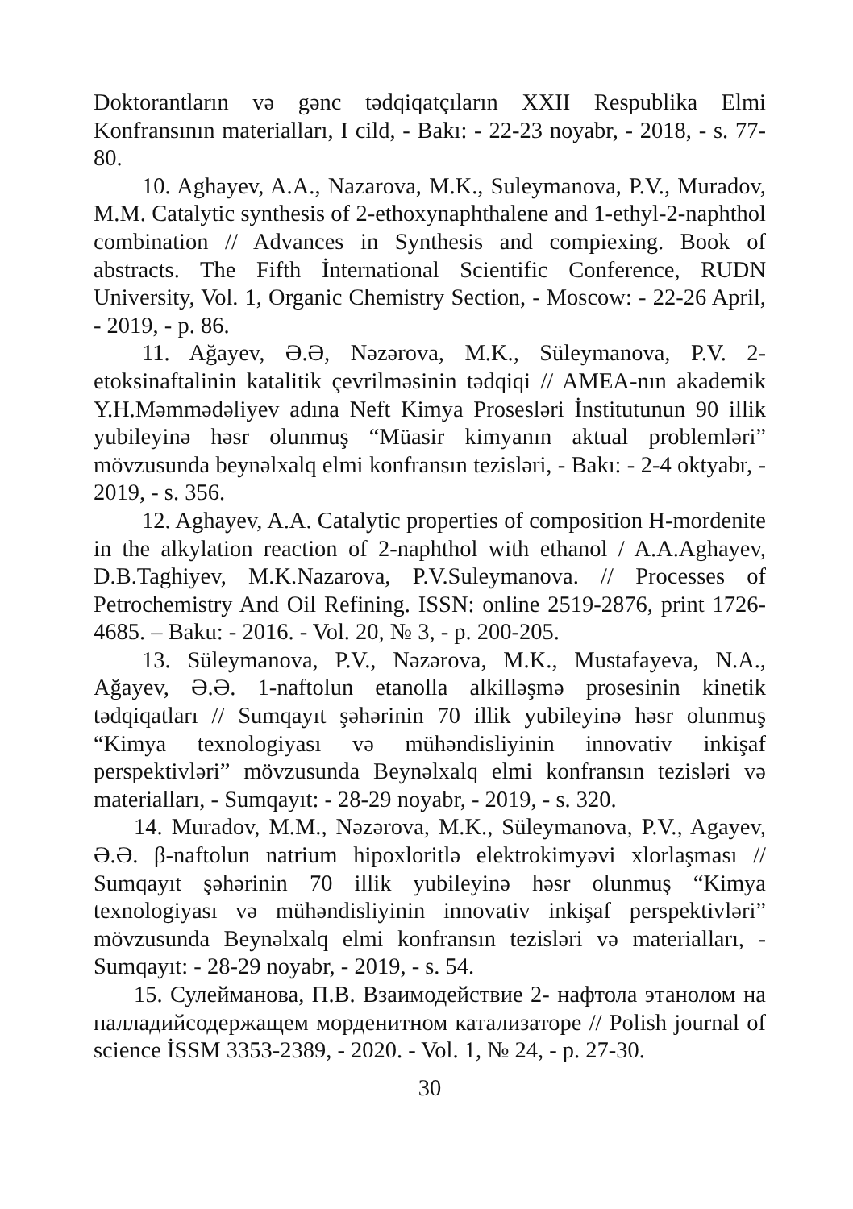Doktorantların və gənc tədqiqatçıların XXII Respublika Elmi Konfransının materialları, I cild, - Bakı: - 22-23 noyabr, - 2018, - s. 77-80.
10. Aghayev, A.A., Nazarova, M.K., Suleymanova, P.V., Muradov, M.M. Catalytic synthesis of 2-ethoxynaphthalene and 1-ethyl-2-naphthol combination // Advances in Synthesis and compiexing. Book of abstracts. The Fifth İnternational Scientific Conference, RUDN University, Vol. 1, Organic Chemistry Section, - Moscow: - 22-26 April, - 2019, - p. 86.
11. Ağayev, Ə.Ə, Nəzərova, M.K., Süleymanova, P.V. 2-etoksinaftalinin katalitik çevrilməsinin tədqiqi // AMEA-nın akademik Y.H.Məmmədəliyev adına Neft Kimya Prosesləri İnstitutunun 90 illik yubileyinə həsr olunmuş “Müasir kimyanın aktual problemləri” mövzusunda beynəlxalq elmi konfransın tezisləri, - Bakı: - 2-4 oktyabr, - 2019, - s. 356.
12. Aghayev, A.A. Catalytic properties of composition H-mordenite in the alkylation reaction of 2-naphthol with ethanol / A.A.Aghayev, D.B.Taghiyev, M.K.Nazarova, P.V.Suleymanova. // Processes of Petrochemistry And Oil Refining. ISSN: online 2519-2876, print 1726-4685. – Baku: - 2016. - Vol. 20, № 3, - p. 200-205.
13. Süleymanova, P.V., Nəzərova, M.K., Mustafayeva, N.A., Ağayev, Ə.Ə. 1-naftolun etanolla alkilləşmə prosesinin kinetik tədqiqatları // Sumqayıt şəhərinin 70 illik yubileyinə həsr olunmuş “Kimya texnologiyası və mühəndisliyinin innovativ inkişaf perspektivləri” mövzusunda Beynəlxalq elmi konfransın tezisləri və materialları, - Sumqayıt: - 28-29 noyabr, - 2019, - s. 320.
14. Muradov, M.M., Nəzərova, M.K., Süleymanova, P.V., Agayev, Ə.Ə. β-naftolun natrium hipoxloritlə elektrokimyəvi xlorlaşması // Sumqayıt şəhərinin 70 illik yubileyinə həsr olunmuş “Kimya texnologiyası və mühəndisliyinin innovativ inkişaf perspektivləri” mövzusunda Beynəlxalq elmi konfransın tezisləri və materialları, - Sumqayıt: - 28-29 noyabr, - 2019, - s. 54.
15. Сулейманова, П.В. Взаимодействие 2- нафтола этанолом на палладийсодержащем морденитном катализаторе // Polish journal of science İSSM 3353-2389, - 2020. - Vol. 1, № 24, - p. 27-30.
30